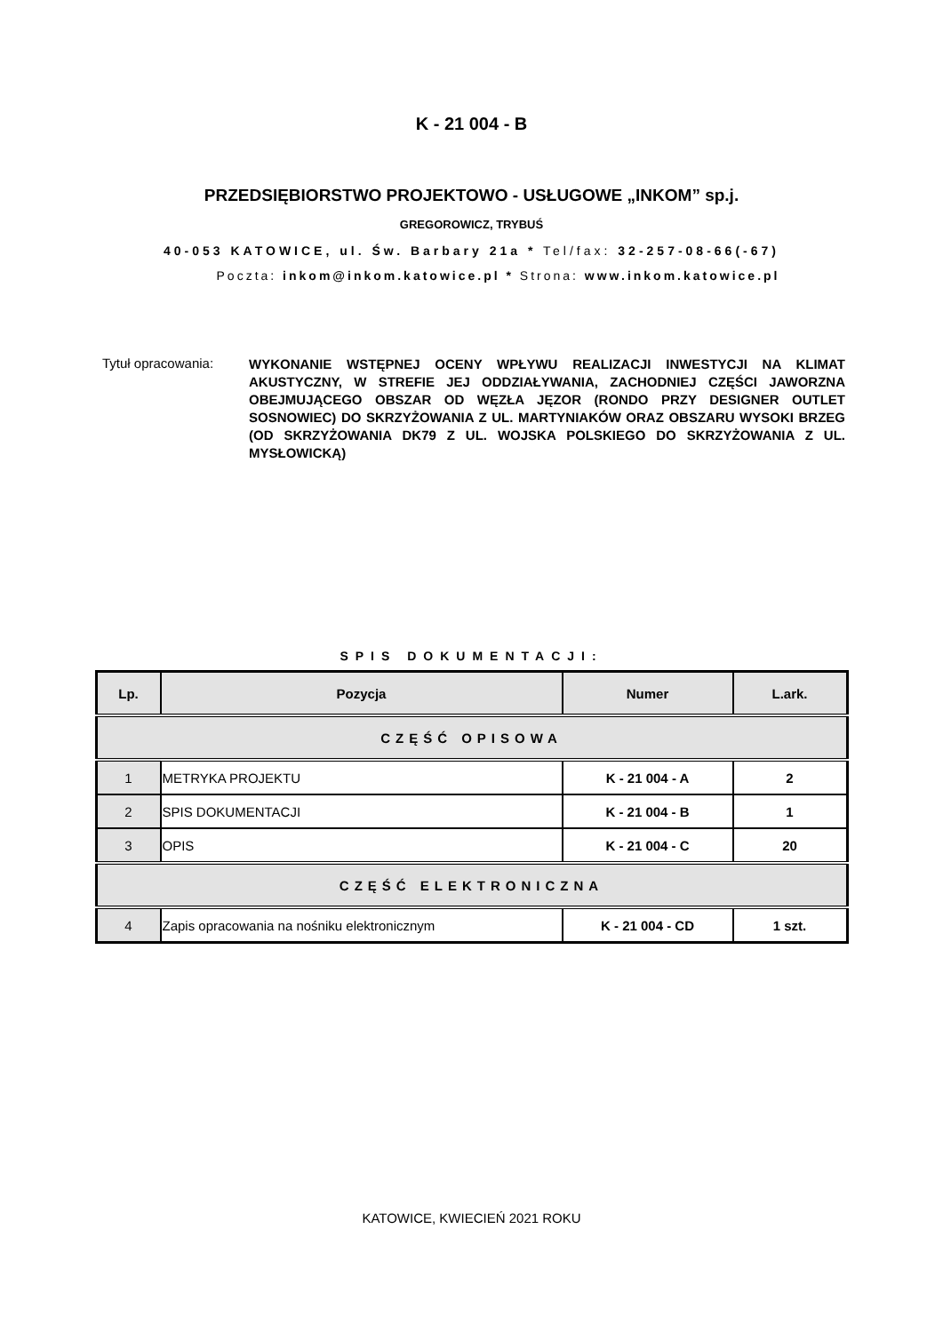K - 21 004 - B
PRZEDSIĘBIORSTWO PROJEKTOWO - USŁUGOWE „INKOM” sp.j.
GREGOROWICZ, TRYBUŚ
40-053 KATOWICE, ul. Św. Barbary 21a * Tel/fax: 32-257-08-66(-67)
Poczta: inkom@inkom.katowice.pl * Strona: www.inkom.katowice.pl
Tytuł opracowania:
WYKONANIE WSTĘPNEJ OCENY WPŁYWU REALIZACJI INWESTYCJI NA KLIMAT AKUSTYCZNY, W STREFIE JEJ ODDZIAŁYWANIA, ZACHODNIEJ CZĘŚCI JAWORZNA OBEJMUJĄCEGO OBSZAR OD WĘZŁA JĘZOR (RONDO PRZY DESIGNER OUTLET SOSNOWIEC) DO SKRZYŻOWANIA Z UL. MARTYNIAKÓW ORAZ OBSZARU WYSOKI BRZEG (OD SKRZYŻOWANIA DK79 Z UL. WOJSKA POLSKIEGO DO SKRZYŻOWANIA Z UL. MYSŁOWICKĄ)
SPIS DOKUMENTACJI:
| Lp. | Pozycja | Numer | L.ark. |
| --- | --- | --- | --- |
| CZĘŚĆ OPISOWA | | | |
| 1 | METRYKA PROJEKTU | K - 21 004 - A | 2 |
| 2 | SPIS DOKUMENTACJI | K - 21 004 - B | 1 |
| 3 | OPIS | K - 21 004 - C | 20 |
| CZĘŚĆ ELEKTRONICZNA | | | |
| 4 | Zapis opracowania na nośniku elektronicznym | K - 21 004 - CD | 1 szt. |
KATOWICE, KWIECIEŃ 2021 ROKU